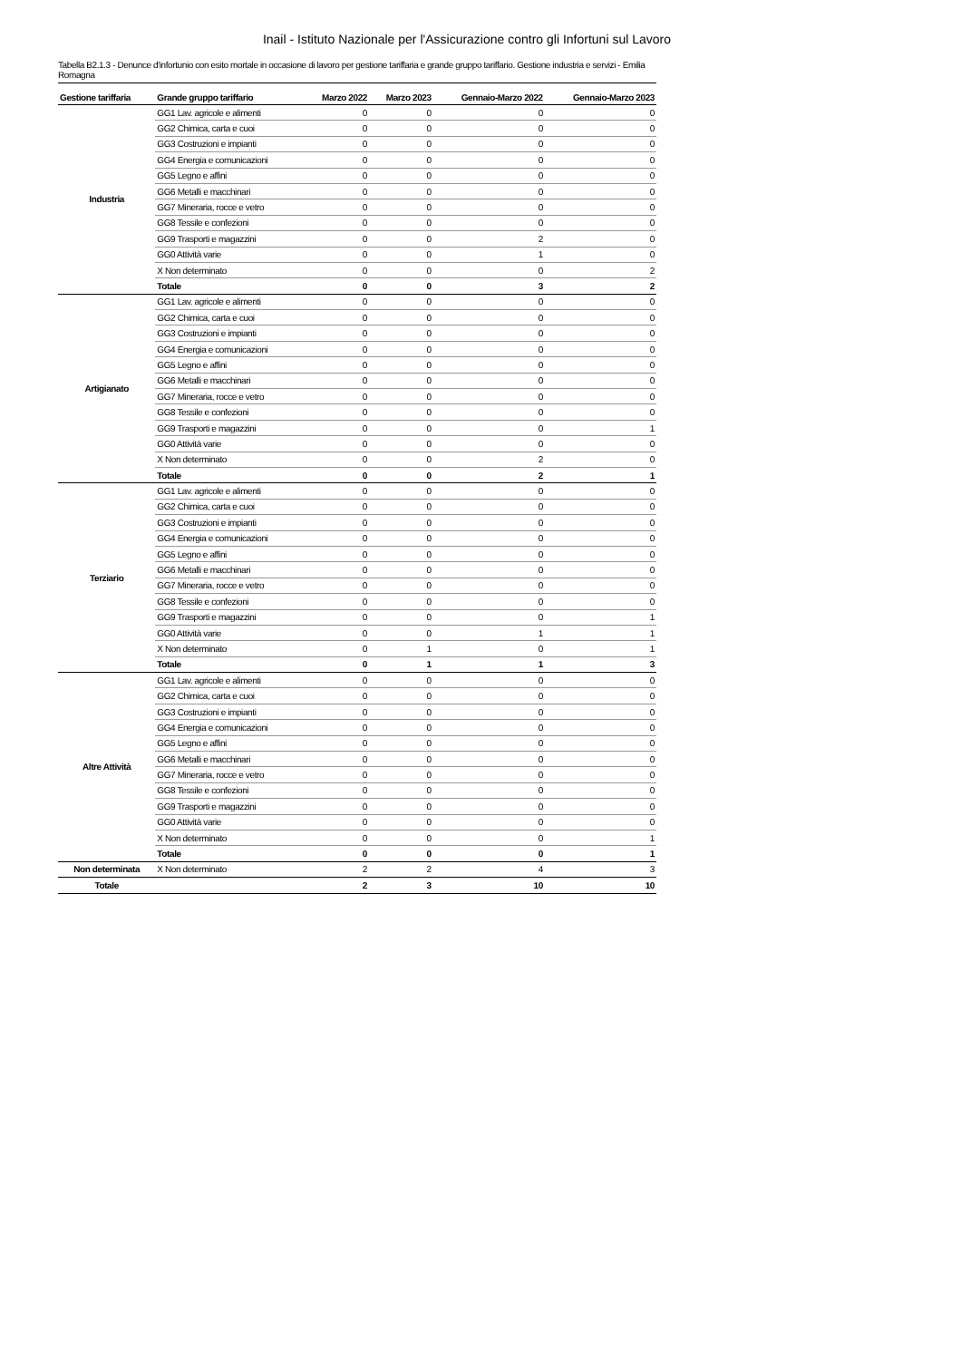Inail - Istituto Nazionale per l'Assicurazione contro gli Infortuni sul Lavoro
Tabella B2.1.3 - Denunce d'infortunio con esito mortale in occasione di lavoro per gestione tariffaria e grande gruppo tariffario. Gestione industria e servizi - Emilia Romagna
| Gestione tariffaria | Grande gruppo tariffario | Marzo 2022 | Marzo 2023 | Gennaio-Marzo 2022 | Gennaio-Marzo 2023 |
| --- | --- | --- | --- | --- | --- |
| Industria | GG1 Lav. agricole e alimenti | 0 | 0 | 0 | 0 |
| | GG2 Chimica, carta e cuoi | 0 | 0 | 0 | 0 |
| | GG3 Costruzioni e impianti | 0 | 0 | 0 | 0 |
| | GG4 Energia e comunicazioni | 0 | 0 | 0 | 0 |
| | GG5 Legno e affini | 0 | 0 | 0 | 0 |
| | GG6 Metalli e macchinari | 0 | 0 | 0 | 0 |
| | GG7 Mineraria, rocce e vetro | 0 | 0 | 0 | 0 |
| | GG8 Tessile e confezioni | 0 | 0 | 0 | 0 |
| | GG9 Trasporti e magazzini | 0 | 0 | 2 | 0 |
| | GG0 Attività varie | 0 | 0 | 1 | 0 |
| | X Non determinato | 0 | 0 | 0 | 2 |
| | Totale | 0 | 0 | 3 | 2 |
| Artigianato | GG1 Lav. agricole e alimenti | 0 | 0 | 0 | 0 |
| | GG2 Chimica, carta e cuoi | 0 | 0 | 0 | 0 |
| | GG3 Costruzioni e impianti | 0 | 0 | 0 | 0 |
| | GG4 Energia e comunicazioni | 0 | 0 | 0 | 0 |
| | GG5 Legno e affini | 0 | 0 | 0 | 0 |
| | GG6 Metalli e macchinari | 0 | 0 | 0 | 0 |
| | GG7 Mineraria, rocce e vetro | 0 | 0 | 0 | 0 |
| | GG8 Tessile e confezioni | 0 | 0 | 0 | 0 |
| | GG9 Trasporti e magazzini | 0 | 0 | 0 | 1 |
| | GG0 Attività varie | 0 | 0 | 0 | 0 |
| | X Non determinato | 0 | 0 | 2 | 0 |
| | Totale | 0 | 0 | 2 | 1 |
| Terziario | GG1 Lav. agricole e alimenti | 0 | 0 | 0 | 0 |
| | GG2 Chimica, carta e cuoi | 0 | 0 | 0 | 0 |
| | GG3 Costruzioni e impianti | 0 | 0 | 0 | 0 |
| | GG4 Energia e comunicazioni | 0 | 0 | 0 | 0 |
| | GG5 Legno e affini | 0 | 0 | 0 | 0 |
| | GG6 Metalli e macchinari | 0 | 0 | 0 | 0 |
| | GG7 Mineraria, rocce e vetro | 0 | 0 | 0 | 0 |
| | GG8 Tessile e confezioni | 0 | 0 | 0 | 0 |
| | GG9 Trasporti e magazzini | 0 | 0 | 0 | 1 |
| | GG0 Attività varie | 0 | 0 | 1 | 1 |
| | X Non determinato | 0 | 1 | 0 | 1 |
| | Totale | 0 | 1 | 1 | 3 |
| Altre Attività | GG1 Lav. agricole e alimenti | 0 | 0 | 0 | 0 |
| | GG2 Chimica, carta e cuoi | 0 | 0 | 0 | 0 |
| | GG3 Costruzioni e impianti | 0 | 0 | 0 | 0 |
| | GG4 Energia e comunicazioni | 0 | 0 | 0 | 0 |
| | GG5 Legno e affini | 0 | 0 | 0 | 0 |
| | GG6 Metalli e macchinari | 0 | 0 | 0 | 0 |
| | GG7 Mineraria, rocce e vetro | 0 | 0 | 0 | 0 |
| | GG8 Tessile e confezioni | 0 | 0 | 0 | 0 |
| | GG9 Trasporti e magazzini | 0 | 0 | 0 | 0 |
| | GG0 Attività varie | 0 | 0 | 0 | 0 |
| | X Non determinato | 0 | 0 | 0 | 1 |
| | Totale | 0 | 0 | 0 | 1 |
| Non determinata | X Non determinato | 2 | 2 | 4 | 3 |
| Totale | | 2 | 3 | 10 | 10 |